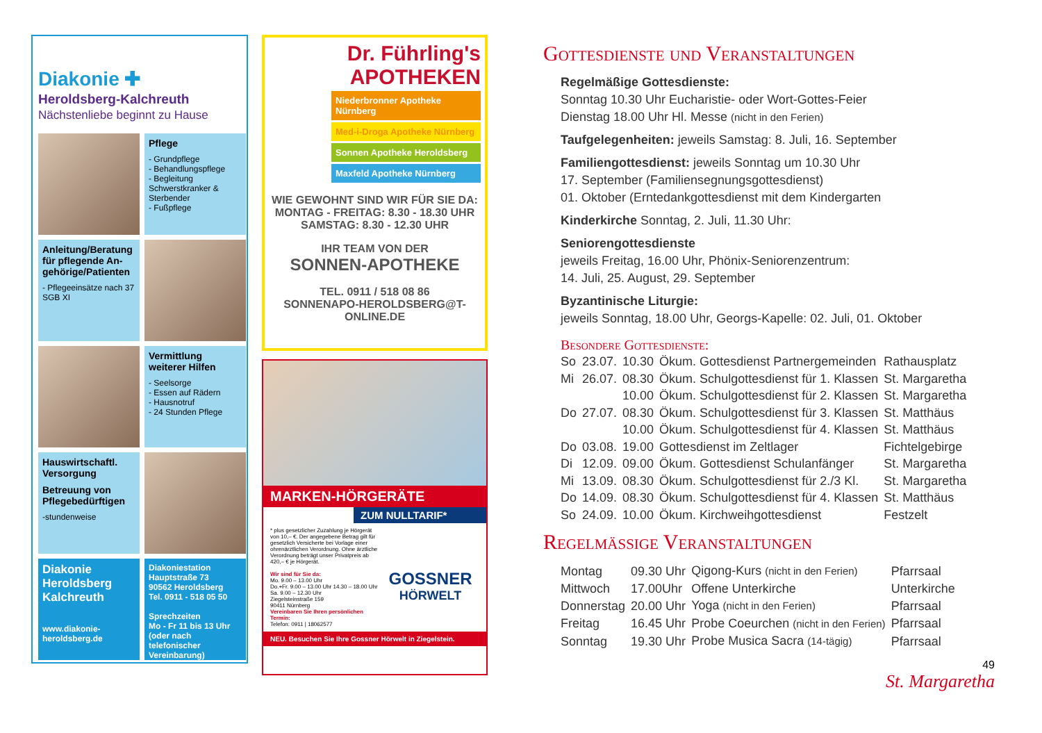Diakonie ✚
Heroldsberg-Kalchreuth
Nächstenliebe beginnt zu Hause
Pflege
- Grundpflege
- Behandlungspflege
- Begleitung Schwerstkranker & Sterbender
- Fußpflege
Anleitung/Beratung für pflegende An-gehörige/Patienten
- Pflegeeinsätze nach 37 SGB XI
Vermittlung weiterer Hilfen
- Seelsorge
- Essen auf Rädern
- Hausnotruf
- 24 Stunden Pflege
Hauswirtschaftl. Versorgung
Betreuung von Pflegebedürftigen
-stundenweise
Diakonie Heroldsberg Kalchreuth
www.diakonie-heroldsberg.de
Diakoniestation
Hauptstraße 73
90562 Heroldsberg
Tel. 0911 - 518 05 50
Sprechzeiten
Mo - Fr 11 bis 13 Uhr
(oder nach telefonischer Vereinbarung)
Dr. Führling's
APOTHEKEN
Niederbronner Apotheke Nürnberg
Med-i-Droga Apotheke Nürnberg
Sonnen Apotheke Heroldsberg
Maxfeld Apotheke Nürnberg
WIE GEWOHNT SIND WIR FÜR SIE DA:
MONTAG - FREITAG: 8.30 - 18.30 UHR
SAMSTAG: 8.30 - 12.30 UHR
IHR TEAM VON DER
SONNEN-APOTHEKE
TEL. 0911 / 518 08 86
SONNENAPO-HEROLDSBERG@T-ONLINE.DE
MARKEN-HÖRGERÄTE
ZUM NULLTARIF*
* plus gesetzlicher Zuzahlung je Hörgerät von 10,– €. Der angegebene Betrag gilt für gesetzlich Versicherte bei Vorlage einer ohrenärztlichen Verordnung. Ohne ärztliche Verordnung beträgt unser Privatpreis ab 420,– € je Hörgerät.
Wir sind für Sie da:
Mo. 9.00 – 13.00 Uhr
Do.+Fr. 9.00 – 13.00 Uhr 14.30 – 18.00 Uhr
Sa. 9.00 – 12.30 Uhr
Ziegelsteinstraße 159
90411 Nürnberg
Vereinbaren Sie Ihren persönlichen Termin:
Telefon: 0911 | 18062577
GOSSNER
HÖRWELT
NEU. Besuchen Sie Ihre Gossner Hörwelt in Ziegelstein.
Gottesdienste und Veranstaltungen
Regelmäßige Gottesdienste:
Sonntag 10.30 Uhr Eucharistie- oder Wort-Gottes-Feier
Dienstag 18.00 Uhr Hl. Messe (nicht in den Ferien)
Taufgelegenheiten: jeweils Samstag: 8. Juli, 16. September
Familiengottesdienst: jeweils Sonntag um 10.30 Uhr
17. September (Familiensegnungsgottesdienst)
01. Oktober (Erntedankgottesdienst mit dem Kindergarten
Kinderkirche Sonntag, 2. Juli, 11.30 Uhr:
Seniorengottesdienste
jeweils Freitag, 16.00 Uhr, Phönix-Seniorenzentrum:
14. Juli, 25. August, 29. September
Byzantinische Liturgie:
jeweils Sonntag, 18.00 Uhr, Georgs-Kapelle: 02. Juli, 01. Oktober
Besondere Gottesdienste:
| So | 23.07. | 10.30 | Ökum. Gottesdienst Partnergemeinden | Rathausplatz |
| Mi | 26.07. | 08.30 | Ökum. Schulgottesdienst für 1. Klassen | St. Margaretha |
| | | 10.00 | Ökum. Schulgottesdienst für 2. Klassen | St. Margaretha |
| Do | 27.07. | 08.30 | Ökum. Schulgottesdienst für 3. Klassen | St. Matthäus |
| | | 10.00 | Ökum. Schulgottesdienst für 4. Klassen | St. Matthäus |
| Do | 03.08. | 19.00 | Gottesdienst im Zeltlager | Fichtelgebirge |
| Di | 12.09. | 09.00 | Ökum. Gottesdienst Schulanfänger | St. Margaretha |
| Mi | 13.09. | 08.30 | Ökum. Schulgottesdienst für 2./3 Kl. | St. Margaretha |
| Do | 14.09. | 08.30 | Ökum. Schulgottesdienst für 4. Klassen | St. Matthäus |
| So | 24.09. | 10.00 | Ökum. Kirchweihgottesdienst | Festzelt |
Regelmässige Veranstaltungen
| Montag | 09.30 Uhr | Qigong-Kurs (nicht in den Ferien) | Pfarrsaal |
| Mittwoch | 17.00Uhr | Offene Unterkirche | Unterkirche |
| Donnerstag | 20.00 Uhr | Yoga (nicht in den Ferien) | Pfarrsaal |
| Freitag | 16.45 Uhr | Probe Coeurchen (nicht in den Ferien) | Pfarrsaal |
| Sonntag | 19.30 Uhr | Probe Musica Sacra (14-tägig) | Pfarrsaal |
49
St. Margaretha